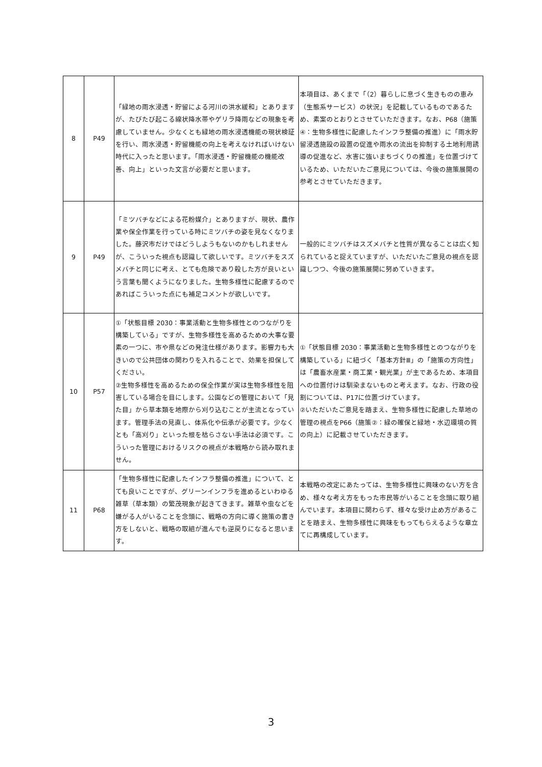| 8 | P49 | 「緑地の雨水浸透・貯留による河川の洪水緩和」とありますが、たびたび起こる線状降水帯やゲリラ降雨などの現象を考慮していません。少なくとも緑地の雨水浸透機能の現状検証を行い、雨水浸透・貯留機能の向上を考えなければいけない時代に入ったと思います。「雨水浸透・貯留機能の機能改善、向上」といった文言が必要だと思います。 | 本項目は、あくまで「（2）暮らしに息づく生きものの恵み（生態系サービス）の状況」を記載しているものであるため、素案のとおりとさせていただきます。なお、P68（施策④：生物多様性に配慮したインフラ整備の推進）に「雨水貯留浸透施設の設置の促進や雨水の流出を抑制する土地利用誘導の促進など、水害に強いまちづくりの推進」を位置づけているため、いただいたご意見については、今後の施策展開の参考とさせていただきます。 |
| 9 | P49 | 「ミツバチなどによる花粉媒介」とありますが、現状、農作業や保全作業を行っている時にミツバチの姿を見なくなりました。藤沢市だけではどうしようもないのかもしれませんが、こういった視点も認識して欲しいです。ミツバチをスズメバチと同じに考え、とても危険であり殺した方が良いという言葉も聞くようになりました。生物多様性に配慮するのであればこういった点にも補足コメントが欲しいです。 | 一般的にミツバチはスズメバチと性質が異なることは広く知られていると捉えていますが、いただいたご意見の視点を認識しつつ、今後の施策展開に努めていきます。 |
| 10 | P57 | ①「状態目標 2030：事業活動と生物多様性とのつながりを構築している」ですが、生物多様性を高めるための大事な要素の一つに、市や県などの発注仕様があります。影響力も大きいので公共団体の関わりを入れることで、効果を担保してください。 ②生物多様性を高めるための保全作業が実は生物多様性を阻害している場合を目にします。公園などの管理において「見た目」から草本類を地際から刈り込むことが主流となっています。管理手法の見直し、体系化や伝承が必要です。少なくとも「高刈り」といった根を枯らさない手法は必須です。こういった管理におけるリスクの視点が本戦略から読み取れません。 | ①「状態目標 2030：事業活動と生物多様性とのつながりを構築している」に紐づく「基本方針Ⅲ」の「施策の方向性」は「農畜水産業・商工業・観光業」が主であるため、本項目への位置付けは馴染まないものと考えます。なお、行政の役割については、P17に位置づけています。 ②いただいたご意見を踏まえ、生物多様性に配慮した草地の管理の視点をP66（施策②：緑の確保と緑地・水辺環境の質の向上）に記載させていただきます。 |
| 11 | P68 | 「生物多様性に配慮したインフラ整備の推進」について、とても良いことですが、グリーンインフラを進めるといわゆる雑草（草本類）の繁茂現象が起きてきます。雑草や虫などを嫌がる人がいることを念頭に、戦略の方向に導く施策の書き方をしないと、戦略の取組が進んでも逆戻りになると思います。 | 本戦略の改定にあたっては、生物多様性に興味のない方を含め、様々な考え方をもった市民等がいることを念頭に取り組んでいます。本項目に関わらず、様々な受け止め方があることを踏まえ、生物多様性に興味をもってもらえるような章立てに再構成しています。 |
3